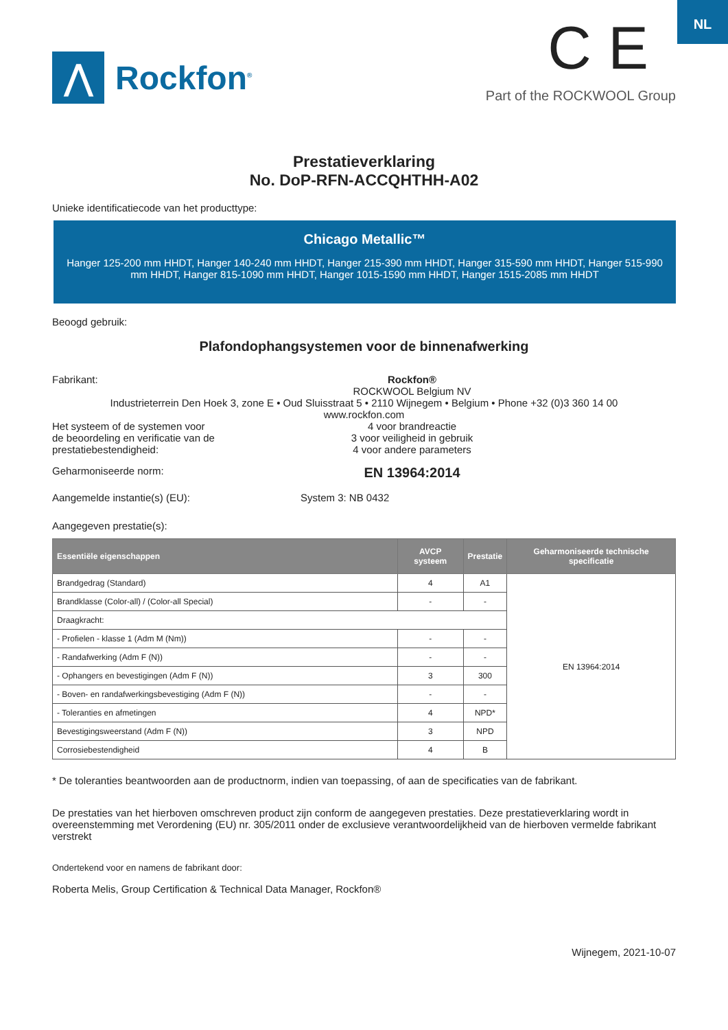NL
⋀
Rockfon<sup>®</sup>
C E
Part of the ROCKWOOL Group
Prestatieverklaring
No. DoP-RFN-ACCQHTHH-A02
Unieke identificatiecode van het producttype:
Chicago Metallic™
Hanger 125-200 mm HHDT, Hanger 140-240 mm HHDT, Hanger 215-390 mm HHDT, Hanger 315-590 mm HHDT, Hanger 515-990 mm HHDT, Hanger 815-1090 mm HHDT, Hanger 1015-1590 mm HHDT, Hanger 1515-2085 mm HHDT
Beoogd gebruik:
Plafondophangsystemen voor de binnenafwerking
Fabrikant: Rockfon®
ROCKWOOL Belgium NV
Industrieterrein Den Hoek 3, zone E • Oud Sluisstraat 5 • 2110 Wijnegem • Belgium • Phone +32 (0)3 360 14 00
www.rockfon.com
Het systeem of de systemen voor
de beoordeling en verificatie van de
prestatiebestendigheid:
4 voor brandreactie
3 voor veiligheid in gebruik
4 voor andere parameters
Geharmoniseerde norm:
EN 13964:2014
Aangemelde instantie(s) (EU): System 3: NB 0432
Aangegeven prestatie(s):
| Essentiële eigenschappen | AVCP systeem | Prestatie | Geharmoniseerde technische specificatie |
| --- | --- | --- | --- |
| Brandgedrag (Standard) | 4 | A1 | EN 13964:2014 |
| Brandklasse (Color-all) / (Color-all Special) | - | - | |
| Draagkracht: | | | |
| - Profielen - klasse 1 (Adm M (Nm)) | - | - | |
| - Randafwerking (Adm F (N)) | - | - | |
| - Ophangers en bevestigingen (Adm F (N)) | 3 | 300 | |
| - Boven- en randafwerkingsbevestiging (Adm F (N)) | - | - | |
| - Toleranties en afmetingen | 4 | NPD* | |
| Bevestigingsweerstand (Adm F (N)) | 3 | NPD | |
| Corrosiebestendigheid | 4 | B | |
* De toleranties beantwoorden aan de productnorm, indien van toepassing, of aan de specificaties van de fabrikant.
De prestaties van het hierboven omschreven product zijn conform de aangegeven prestaties. Deze prestatieverklaring wordt in overeenstemming met Verordening (EU) nr. 305/2011 onder de exclusieve verantwoordelijkheid van de hierboven vermelde fabrikant verstrekt
Ondertekend voor en namens de fabrikant door:
Roberta Melis, Group Certification & Technical Data Manager, Rockfon®
Wijnegem, 2021-10-07